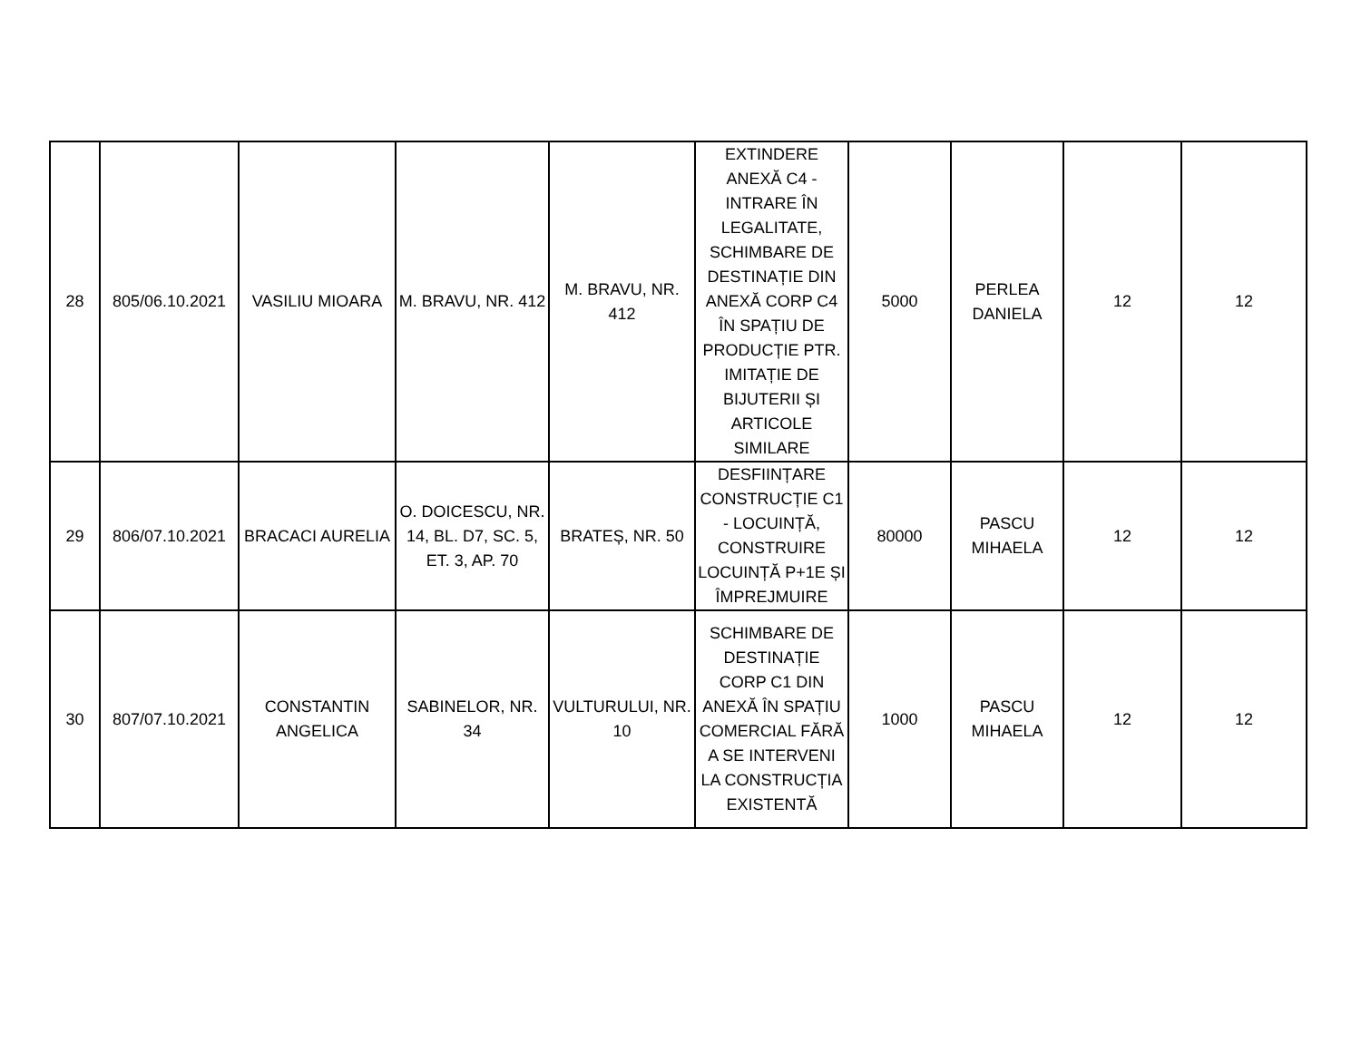| 28 | 805/06.10.2021 | VASILIU MIOARA | M. BRAVU, NR. 412 | M. BRAVU, NR. 412 | EXTINDERE ANEXĂ C4 - INTRARE ÎN LEGALITATE, SCHIMBARE DE DESTINAȚIE DIN ANEXĂ CORP C4 ÎN SPAȚIU DE PRODUCȚIE PTR. IMITAȚIE DE BIJUTERII ȘI ARTICOLE SIMILARE | 5000 | PERLEA DANIELA | 12 | 12 |
| 29 | 806/07.10.2021 | BRACACI AURELIA | O. DOICESCU, NR. 14, BL. D7, SC. 5, ET. 3, AP. 70 | BRATEȘ, NR. 50 | DESFIINȚARE CONSTRUCȚIE C1 - LOCUINȚĂ, CONSTRUIRE LOCUINȚĂ P+1E ȘI ÎMPREJMUIRE | 80000 | PASCU MIHAELA | 12 | 12 |
| 30 | 807/07.10.2021 | CONSTANTIN ANGELICA | SABINELOR, NR. 34 | VULTURULUI, NR. 10 | SCHIMBARE DE DESTINAȚIE CORP C1 DIN ANEXĂ ÎN SPAȚIU COMERCIAL FĂRĂ A SE INTERVENI LA CONSTRUCȚIA EXISTENTĂ | 1000 | PASCU MIHAELA | 12 | 12 |